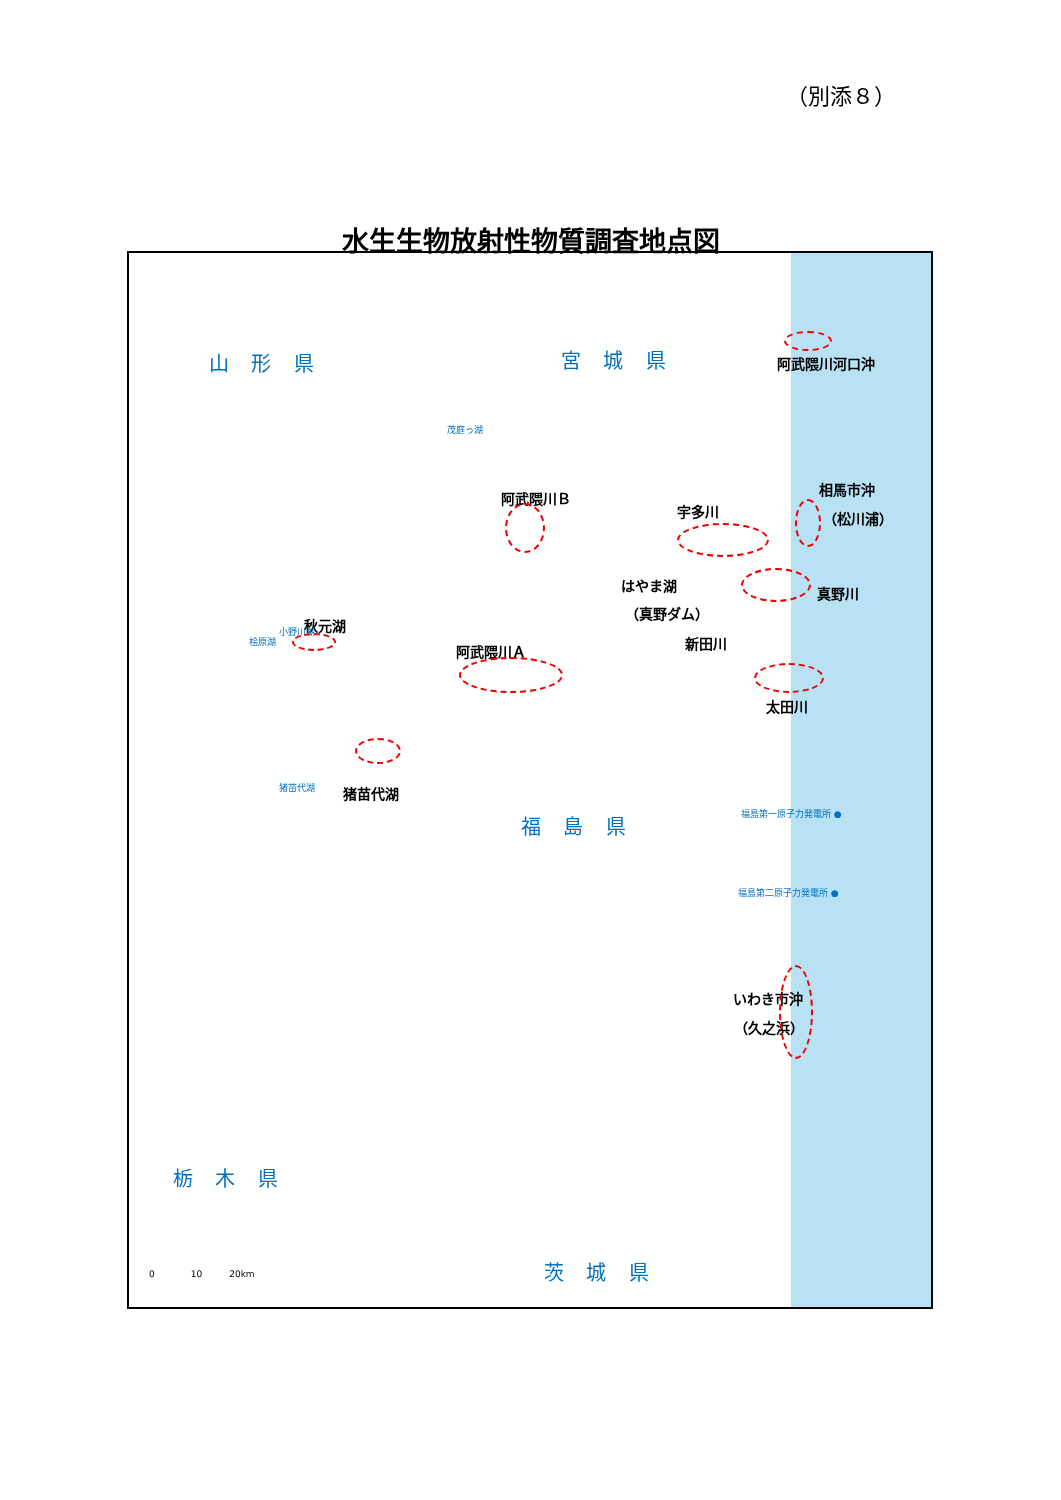（別添８）
水生生物放射性物質調査地点図
山 形 県 宮 城 県
福 島 県
栃 木 県
茨 城 県
阿武隈川河口沖
阿武隈川Ｂ
宇多川
相馬市沖
（松川浦）
はやま湖
（真野ダム）
真野川
新田川
秋元湖
阿武隈川Ａ
太田川
猪苗代湖
福島第一原子力発電所 ●
福島第二原子力発電所 ●
いわき市沖
（久之浜）
猪苗代湖
小野川湖
桧原湖
茂庭っ湖
0　　　　10　　　20km